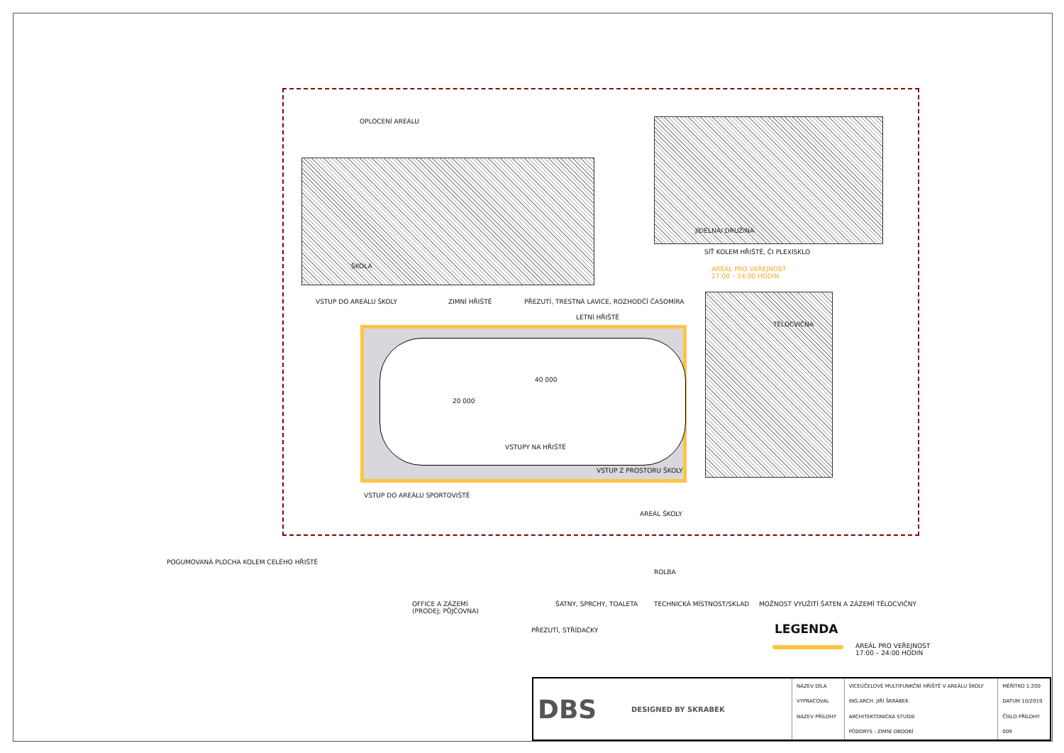OPLOCENÍ AREÁLU
ŠKOLA
JÍDELNA/ DRUŽINA
SÍŤ KOLEM HŘIŠTĚ, ČI PLEXISKLO
AREÁL PRO VEŘEJNOST
17:00 – 24:00 HODIN
VSTUP DO AREÁLU ŠKOLY ZIMNÍ HŘIŠTĚ PŘEZUTÍ, TRESTNÁ LAVICE, ROZHODČÍ ČASOMÍRA
LETNÍ HŘIŠTĚ
TĚLOCVIČNA
40 000
20 000
VSTUPY NA HŘIŠTĚ
VSTUP Z PROSTORU ŠKOLY
VSTUP DO AREÁLU SPORTOVIŠTĚ
AREÁL ŠKOLY
POGUMOVANÁ PLOCHA KOLEM CELÉHO HŘIŠTĚ
ROLBA
OFFICE A ZÁZEMÍ
(PRODEJ; PŮJČOVNA)
ŠATNY, SPRCHY, TOALETA TECHNICKÁ MÍSTNOST/SKLAD MOŽNOST VYUŽITÍ ŠATEN A ZÁZEMÍ TĚLOCVIČNY
PŘEZUTÍ, STŘÍDAČKY LEGENDA
AREÁL PRO VEŘEJNOST
17:00 – 24:00 HODIN
| DBS | DESIGNED BY SKRABEK | NÁZEV DÍLA | VÍCEÚČELOVÉ MULTIFUNKČNÍ HŘIŠTĚ V AREÁLU ŠKOLY | MĚŘÍTKO 1:200 |
| | | VYPRACOVAL | ING.ARCH. JIŘÍ ŠKRÁBEK | DATUM 10/2019 |
| | | NÁZEV PŘÍLOHY | ARCHITEKTONICKÁ STUDIE | ČÍSLO PŘÍLOHY |
| | | | PŮDORYS - ZIMNÍ OBDOBÍ | 009 |